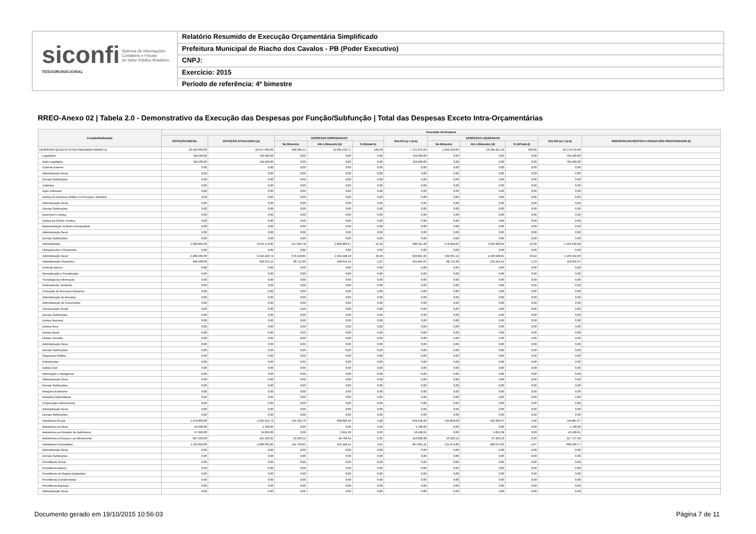siconfi Sistema de Informações
Contábeis e Fiscais
do Setor Público Brasileiro
TESOURONACIONAL
Relatório Resumido de Execução Orçamentária Simplificado
Prefeitura Municipal de Riacho dos Cavalos - PB (Poder Executivo)
CNPJ:
Exercício: 2015
Período de referência: 4º bimestre
RREO-Anexo 02 | Tabela 2.0 - Demonstrativo da Execução das Despesas por Função/Subfunção | Total das Despesas Exceto Intra-Orçamentárias
| Função/Subfunção | Execução da Despesa | | | | | | | | | | |
| --- | --- | --- | --- | --- | --- | --- | --- | --- | --- | --- | --- |
| | DOTAÇÃO INICIAL | DOTAÇÃO ATUALIZADA (a) | DESPESAS EMPENHADAS | | | SALDO (c) = (a-b) | DESPESAS LIQUIDADAS | | | SALDO (e) = (a-d) | INSCRITAS EM RESTOS A PAGAR NÃO PROCESSADOS (f) |
| | | | No Bimestre | Até o Bimestre (b) | % (b/total b) | | No Bimestre | Até o Bimestre (d) | % (d/Total d) | | |
| DESPESAS (EXCETO INTRA-ORÇAMENTÁRIAS) (I) | 20.550.000,00 | 20.557.900,00 | 340.386,21 | 12.835.523,71 | 100,00 | 7.722.376,29 | 2.464.103,06 | 10.284.321,10 | 100,00 | 10.273.578,90 | |
| Legislativa | 704.500,00 | 704.500,00 | 0,00 | 0,00 | 0,00 | 704.500,00 | 0,00 | 0,00 | 0,00 | 704.500,00 | |
| Ação Legislativa | 704.500,00 | 704.500,00 | 0,00 | 0,00 | 0,00 | 704.500,00 | 0,00 | 0,00 | 0,00 | 704.500,00 | |
| Controle Externo | 0,00 | 0,00 | 0,00 | 0,00 | 0,00 | 0,00 | 0,00 | 0,00 | 0,00 | 0,00 | |
| Administração Geral | 0,00 | 0,00 | 0,00 | 0,00 | 0,00 | 0,00 | 0,00 | 0,00 | 0,00 | 0,00 | |
| Demais Subfunções | 0,00 | 0,00 | 0,00 | 0,00 | 0,00 | 0,00 | 0,00 | 0,00 | 0,00 | 0,00 | |
| Judiciária | 0,00 | 0,00 | 0,00 | 0,00 | 0,00 | 0,00 | 0,00 | 0,00 | 0,00 | 0,00 | |
| Ação Judiciária | 0,00 | 0,00 | 0,00 | 0,00 | 0,00 | 0,00 | 0,00 | 0,00 | 0,00 | 0,00 | |
| Defesa do Interesse Público no Processo Judiciário | 0,00 | 0,00 | 0,00 | 0,00 | 0,00 | 0,00 | 0,00 | 0,00 | 0,00 | 0,00 | |
| Administração Geral | 0,00 | 0,00 | 0,00 | 0,00 | 0,00 | 0,00 | 0,00 | 0,00 | 0,00 | 0,00 | |
| Demais Subfunções | 0,00 | 0,00 | 0,00 | 0,00 | 0,00 | 0,00 | 0,00 | 0,00 | 0,00 | 0,00 | |
| Essencial à Justiça | 0,00 | 0,00 | 0,00 | 0,00 | 0,00 | 0,00 | 0,00 | 0,00 | 0,00 | 0,00 | |
| Defesa da Ordem Jurídica | 0,00 | 0,00 | 0,00 | 0,00 | 0,00 | 0,00 | 0,00 | 0,00 | 0,00 | 0,00 | |
| Representação Judicial e Extrajudicial | 0,00 | 0,00 | 0,00 | 0,00 | 0,00 | 0,00 | 0,00 | 0,00 | 0,00 | 0,00 | |
| Administração Geral | 0,00 | 0,00 | 0,00 | 0,00 | 0,00 | 0,00 | 0,00 | 0,00 | 0,00 | 0,00 | |
| Demais Subfunções | 0,00 | 0,00 | 0,00 | 0,00 | 0,00 | 0,00 | 0,00 | 0,00 | 0,00 | 0,00 | |
| Administração | 2.983.835,00 | 3.553.174,85 | 417.856,78 | 2.866.863,57 | 22,34 | 686.311,28 | 578.344,05 | 2.329.983,95 | 22,66 | 1.223.190,90 | |
| Planejamento e Orçamento | 0,00 | 0,00 | 0,00 | 0,00 | 0,00 | 0,00 | 0,00 | 0,00 | 0,00 | 0,00 | |
| Administração Geral | 2.489.335,00 | 3.210.103,74 | 379.143,85 | 2.626.248,43 | 20,46 | 583.855,31 | 539.631,12 | 2.100.568,81 | 20,42 | 1.109.534,93 | |
| Administração Financeira | 494.500,00 | 343.071,11 | 38.712,93 | 240.615,14 | 1,87 | 102.455,97 | 38.712,93 | 229.415,14 | 2,23 | 113.655,97 | |
| Controle Interno | 0,00 | 0,00 | 0,00 | 0,00 | 0,00 | 0,00 | 0,00 | 0,00 | 0,00 | 0,00 | |
| Normatização e Fiscalização | 0,00 | 0,00 | 0,00 | 0,00 | 0,00 | 0,00 | 0,00 | 0,00 | 0,00 | 0,00 | |
| Tecnologia da Informação | 0,00 | 0,00 | 0,00 | 0,00 | 0,00 | 0,00 | 0,00 | 0,00 | 0,00 | 0,00 | |
| Ordenamento Territorial | 0,00 | 0,00 | 0,00 | 0,00 | 0,00 | 0,00 | 0,00 | 0,00 | 0,00 | 0,00 | |
| Formação de Recursos Humanos | 0,00 | 0,00 | 0,00 | 0,00 | 0,00 | 0,00 | 0,00 | 0,00 | 0,00 | 0,00 | |
| Administração de Receitas | 0,00 | 0,00 | 0,00 | 0,00 | 0,00 | 0,00 | 0,00 | 0,00 | 0,00 | 0,00 | |
| Administração de Concessões | 0,00 | 0,00 | 0,00 | 0,00 | 0,00 | 0,00 | 0,00 | 0,00 | 0,00 | 0,00 | |
| Comunicação Social | 0,00 | 0,00 | 0,00 | 0,00 | 0,00 | 0,00 | 0,00 | 0,00 | 0,00 | 0,00 | |
| Demais Subfunções | 0,00 | 0,00 | 0,00 | 0,00 | 0,00 | 0,00 | 0,00 | 0,00 | 0,00 | 0,00 | |
| Defesa Nacional | 0,00 | 0,00 | 0,00 | 0,00 | 0,00 | 0,00 | 0,00 | 0,00 | 0,00 | 0,00 | |
| Defesa Área | 0,00 | 0,00 | 0,00 | 0,00 | 0,00 | 0,00 | 0,00 | 0,00 | 0,00 | 0,00 | |
| Defesa Naval | 0,00 | 0,00 | 0,00 | 0,00 | 0,00 | 0,00 | 0,00 | 0,00 | 0,00 | 0,00 | |
| Defesa Terrestre | 0,00 | 0,00 | 0,00 | 0,00 | 0,00 | 0,00 | 0,00 | 0,00 | 0,00 | 0,00 | |
| Administração Geral | 0,00 | 0,00 | 0,00 | 0,00 | 0,00 | 0,00 | 0,00 | 0,00 | 0,00 | 0,00 | |
| Demais Subfunções | 0,00 | 0,00 | 0,00 | 0,00 | 0,00 | 0,00 | 0,00 | 0,00 | 0,00 | 0,00 | |
| Segurança Pública | 0,00 | 0,00 | 0,00 | 0,00 | 0,00 | 0,00 | 0,00 | 0,00 | 0,00 | 0,00 | |
| Policiamento | 0,00 | 0,00 | 0,00 | 0,00 | 0,00 | 0,00 | 0,00 | 0,00 | 0,00 | 0,00 | |
| Defesa Civil | 0,00 | 0,00 | 0,00 | 0,00 | 0,00 | 0,00 | 0,00 | 0,00 | 0,00 | 0,00 | |
| Informação e Inteligência | 0,00 | 0,00 | 0,00 | 0,00 | 0,00 | 0,00 | 0,00 | 0,00 | 0,00 | 0,00 | |
| Administração Geral | 0,00 | 0,00 | 0,00 | 0,00 | 0,00 | 0,00 | 0,00 | 0,00 | 0,00 | 0,00 | |
| Demais Subfunções | 0,00 | 0,00 | 0,00 | 0,00 | 0,00 | 0,00 | 0,00 | 0,00 | 0,00 | 0,00 | |
| Relações Exteriores | 0,00 | 0,00 | 0,00 | 0,00 | 0,00 | 0,00 | 0,00 | 0,00 | 0,00 | 0,00 | |
| Relações Diplomáticas | 0,00 | 0,00 | 0,00 | 0,00 | 0,00 | 0,00 | 0,00 | 0,00 | 0,00 | 0,00 | |
| Cooperação Internacional | 0,00 | 0,00 | 0,00 | 0,00 | 0,00 | 0,00 | 0,00 | 0,00 | 0,00 | 0,00 | |
| Administração Geral | 0,00 | 0,00 | 0,00 | 0,00 | 0,00 | 0,00 | 0,00 | 0,00 | 0,00 | 0,00 | |
| Demais Subfunções | 0,00 | 0,00 | 0,00 | 0,00 | 0,00 | 0,00 | 0,00 | 0,00 | 0,00 | 0,00 | |
| Assistência Social | 1.579.803,00 | 1.265.222,74 | 126.292,76 | 639.064,34 | 4,98 | 626.158,40 | 131.858,03 | 520.335,67 | 5,06 | 744.887,07 | |
| Assistência ao Idoso | 45.000,00 | 1.700,00 | 0,00 | 0,00 | 0,00 | 1.700,00 | 0,00 | 0,00 | 0,00 | 1.700,00 | |
| Assistência ao Portador de Deficiência | 57.020,00 | 19.020,00 | 0,00 | 2.851,39 | 0,02 | 16.168,61 | 0,00 | 2.851,39 | 0,03 | 16.168,61 | |
| Assistência à Criança e ao Adolescente | 367.433,00 | 155.166,92 | 10.583,14 | 44.768,54 | 0,35 | 110.398,38 | 10.183,14 | 37.409,23 | 0,36 | 117.757,69 | |
| Assistência Comunitária | 1.110.350,00 | 1.089.335,82 | 115.709,62 | 591.444,41 | 4,61 | 497.891,41 | 121.674,89 | 480.075,05 | 4,67 | 609.260,77 | |
| Administração Geral | 0,00 | 0,00 | 0,00 | 0,00 | 0,00 | 0,00 | 0,00 | 0,00 | 0,00 | 0,00 | |
| Demais Subfunções | 0,00 | 0,00 | 0,00 | 0,00 | 0,00 | 0,00 | 0,00 | 0,00 | 0,00 | 0,00 | |
| Previdência Social | 0,00 | 0,00 | 0,00 | 0,00 | 0,00 | 0,00 | 0,00 | 0,00 | 0,00 | 0,00 | |
| Previdência Básica | 0,00 | 0,00 | 0,00 | 0,00 | 0,00 | 0,00 | 0,00 | 0,00 | 0,00 | 0,00 | |
| Previdência do Regime Estatutário | 0,00 | 0,00 | 0,00 | 0,00 | 0,00 | 0,00 | 0,00 | 0,00 | 0,00 | 0,00 | |
| Previdência Complementar | 0,00 | 0,00 | 0,00 | 0,00 | 0,00 | 0,00 | 0,00 | 0,00 | 0,00 | 0,00 | |
| Previdência Especial | 0,00 | 0,00 | 0,00 | 0,00 | 0,00 | 0,00 | 0,00 | 0,00 | 0,00 | 0,00 | |
| Administração Geral | 0,00 | 0,00 | 0,00 | 0,00 | 0,00 | 0,00 | 0,00 | 0,00 | 0,00 | 0,00 | |
Documento gerado em 19/10/2015 10:56:03
Página 7 de 11